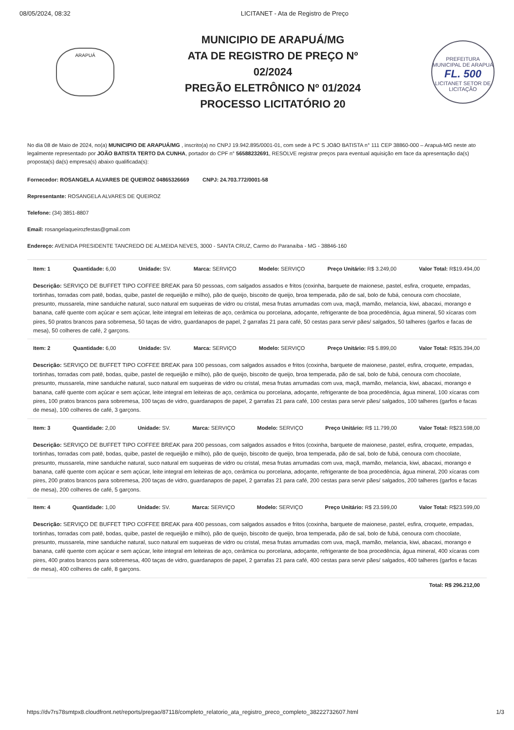08/05/2024, 08:32 LICITANET - Ata de Registro de Preço
ARAPUÁ
MUNICIPIO DE ARAPUÁ/MG
ATA DE REGISTRO DE PREÇO Nº
02/2024
PREGÃO ELETRÔNICO Nº 01/2024
PROCESSO LICITATÓRIO 20
PREFEITURA MUNICIPAL DE ARAPUÁ
FL. 500
LICITANET SETOR DE LICITAÇÃO
No dia 08 de Maio de 2024, no(a) MUNICIPIO DE ARAPUÁ/MG , inscrito(a) no CNPJ 19.942.895/0001-01, com sede à PC S JOãO BATISTA n° 111 CEP 38860-000 – Arapuá-MG neste ato legalmente representado por JOÃO BATISTA TERTO DA CUNHA, portador do CPF n° 56588232691, RESOLVE registrar preços para eventual aquisição em face da apresentação da(s) proposta(s) da(s) empresa(s) abaixo qualificada(s):
Fornecedor: ROSANGELA ALVARES DE QUEIROZ 04865326669 CNPJ: 24.703.772/0001-58
Representante: ROSANGELA ALVARES DE QUEIROZ
Telefone: (34) 3851-8807
Email: rosangelaqueirozfestas@gmail.com
Endereço: AVENIDA PRESIDENTE TANCREDO DE ALMEIDA NEVES, 3000 - SANTA CRUZ, Carmo do Paranaíba - MG - 38846-160
Item: 1 Quantidade: 6,00 Unidade: SV. Marca: SERVIÇO Modelo: SERVIÇO Preço Unitário: R$ 3.249,00 Valor Total: R$19.494,00
Descrição: SERVIÇO DE BUFFET TIPO COFFEE BREAK para 50 pessoas, com salgados assados e fritos (coxinha, barquete de maionese, pastel, esfira, croquete, empadas, tortinhas, torradas com patê, bodas, quibe, pastel de requeijão e milho), pão de queijo, biscoito de queijo, broa temperada, pão de sal, bolo de fubá, cenoura com chocolate, presunto, mussarela, mine sanduiche natural, suco natural em suqueiras de vidro ou cristal, mesa frutas arrumadas com uva, maçã, mamão, melancia, kiwi, abacaxi, morango e banana, café quente com açúcar e sem açúcar, leite integral em leiteiras de aço, cerâmica ou porcelana, adoçante, refrigerante de boa procedência, água mineral, 50 xícaras com pires, 50 pratos brancos para sobremesa, 50 taças de vidro, guardanapos de papel, 2 garrafas 21 para café, 50 cestas para servir pães/ salgados, 50 talheres (garfos e facas de mesa), 50 colheres de café, 2 garçons.
Item: 2 Quantidade: 6,00 Unidade: SV. Marca: SERVIÇO Modelo: SERVIÇO Preço Unitário: R$ 5.899,00 Valor Total: R$35.394,00
Descrição: SERVIÇO DE BUFFET TIPO COFFEE BREAK para 100 pessoas, com salgados assados e fritos (coxinha, barquete de maionese, pastel, esfira, croquete, empadas, tortinhas, torradas com patê, bodas, quibe, pastel de requeijão e milho), pão de queijo, biscoito de queijo, broa temperada, pão de sal, bolo de fubá, cenoura com chocolate, presunto, mussarela, mine sanduiche natural, suco natural em suqueiras de vidro ou cristal, mesa frutas arrumadas com uva, maçã, mamão, melancia, kiwi, abacaxi, morango e banana, café quente com açúcar e sem açúcar, leite integral em leiteiras de aço, cerâmica ou porcelana, adoçante, refrigerante de boa procedência, água mineral, 100 xícaras com pires, 100 pratos brancos para sobremesa, 100 taças de vidro, guardanapos de papel, 2 garrafas 21 para café, 100 cestas para servir pães/ salgados, 100 talheres (garfos e facas de mesa), 100 colheres de café, 3 garçons.
Item: 3 Quantidade: 2,00 Unidade: SV. Marca: SERVIÇO Modelo: SERVIÇO Preço Unitário: R$ 11.799,00 Valor Total: R$23.598,00
Descrição: SERVIÇO DE BUFFET TIPO COFFEE BREAK para 200 pessoas, com salgados assados e fritos (coxinha, barquete de maionese, pastel, esfira, croquete, empadas, tortinhas, torradas com patê, bodas, quibe, pastel de requeijão e milho), pão de queijo, biscoito de queijo, broa temperada, pão de sal, bolo de fubá, cenoura com chocolate, presunto, mussarela, mine sanduiche natural, suco natural em suqueiras de vidro ou cristal, mesa frutas arrumadas com uva, maçã, mamão, melancia, kiwi, abacaxi, morango e banana, café quente com açúcar e sem açúcar, leite integral em leiteiras de aço, cerâmica ou porcelana, adoçante, refrigerante de boa procedência, água mineral, 200 xícaras com pires, 200 pratos brancos para sobremesa, 200 taças de vidro, guardanapos de papel, 2 garrafas 21 para café, 200 cestas para servir pães/ salgados, 200 talheres (garfos e facas de mesa), 200 colheres de café, 5 garçons.
Item: 4 Quantidade: 1,00 Unidade: SV. Marca: SERVIÇO Modelo: SERVIÇO Preço Unitário: R$ 23.599,00 Valor Total: R$23.599,00
Descrição: SERVIÇO DE BUFFET TIPO COFFEE BREAK para 400 pessoas, com salgados assados e fritos (coxinha, barquete de maionese, pastel, esfira, croquete, empadas, tortinhas, torradas com patê, bodas, quibe, pastel de requeijão e milho), pão de queijo, biscoito de queijo, broa temperada, pão de sal, bolo de fubá, cenoura com chocolate, presunto, mussarela, mine sanduiche natural, suco natural em suqueiras de vidro ou cristal, mesa frutas arrumadas com uva, maçã, mamão, melancia, kiwi, abacaxi, morango e banana, café quente com açúcar e sem açúcar, leite integral em leiteiras de aço, cerâmica ou porcelana, adoçante, refrigerante de boa procedência, água mineral, 400 xícaras com pires, 400 pratos brancos para sobremesa, 400 taças de vidro, guardanapos de papel, 2 garrafas 21 para café, 400 cestas para servir pães/ salgados, 400 talheres (garfos e facas de mesa), 400 colheres de café, 8 garçons.
Total: R$ 296.212,00
https://dv7rs78smtpx8.cloudfront.net/reports/pregao/87118/completo_relatorio_ata_registro_preco_completo_38222732607.html 1/3